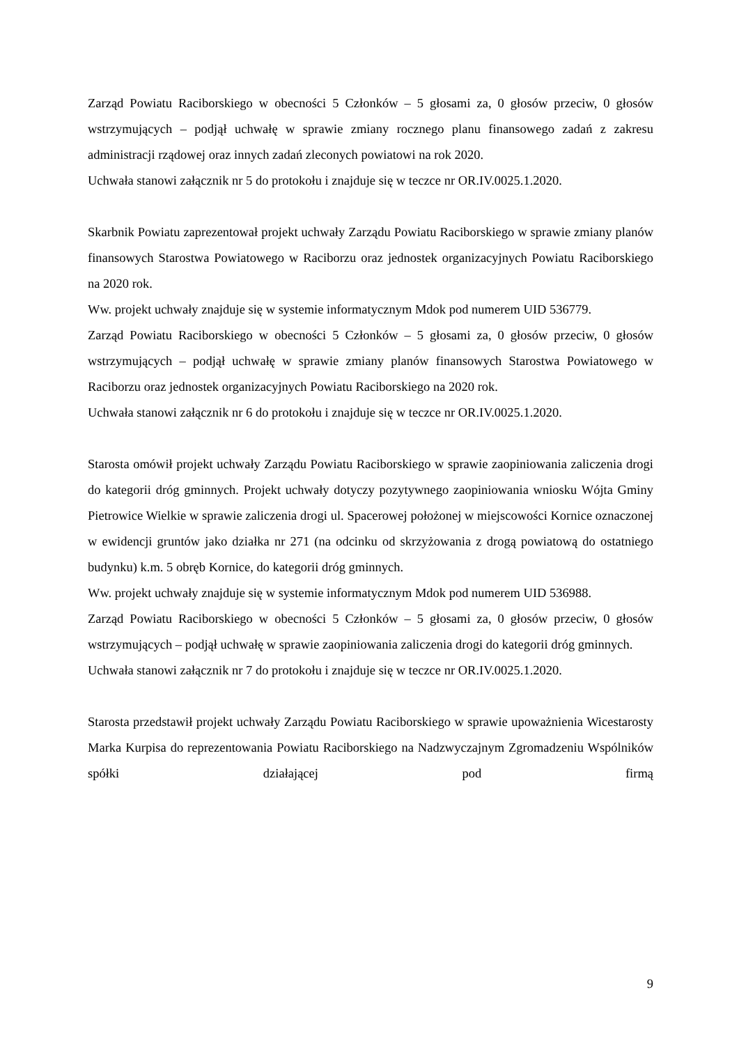Zarząd Powiatu Raciborskiego w obecności 5 Członków – 5 głosami za, 0 głosów przeciw, 0 głosów wstrzymujących – podjął uchwałę w sprawie zmiany rocznego planu finansowego zadań z zakresu administracji rządowej oraz innych zadań zleconych powiatowi na rok 2020.
Uchwała stanowi załącznik nr 5 do protokołu i znajduje się w teczce nr OR.IV.0025.1.2020.
Skarbnik Powiatu zaprezentował projekt uchwały Zarządu Powiatu Raciborskiego w sprawie zmiany planów finansowych Starostwa Powiatowego w Raciborzu oraz jednostek organizacyjnych Powiatu Raciborskiego na 2020 rok.
Ww. projekt uchwały znajduje się w systemie informatycznym Mdok pod numerem UID 536779.
Zarząd Powiatu Raciborskiego w obecności 5 Członków – 5 głosami za, 0 głosów przeciw, 0 głosów wstrzymujących – podjął uchwałę w sprawie zmiany planów finansowych Starostwa Powiatowego w Raciborzu oraz jednostek organizacyjnych Powiatu Raciborskiego na 2020 rok.
Uchwała stanowi załącznik nr 6 do protokołu i znajduje się w teczce nr OR.IV.0025.1.2020.
Starosta omówił projekt uchwały Zarządu Powiatu Raciborskiego w sprawie zaopiniowania zaliczenia drogi do kategorii dróg gminnych. Projekt uchwały dotyczy pozytywnego zaopiniowania wniosku Wójta Gminy Pietrowice Wielkie w sprawie zaliczenia drogi ul. Spacerowej położonej w miejscowości Kornice oznaczonej w ewidencji gruntów jako działka nr 271 (na odcinku od skrzyżowania z drogą powiatową do ostatniego budynku) k.m. 5 obręb Kornice, do kategorii dróg gminnych.
Ww. projekt uchwały znajduje się w systemie informatycznym Mdok pod numerem UID 536988.
Zarząd Powiatu Raciborskiego w obecności 5 Członków – 5 głosami za, 0 głosów przeciw, 0 głosów wstrzymujących – podjął uchwałę w sprawie zaopiniowania zaliczenia drogi do kategorii dróg gminnych.
Uchwała stanowi załącznik nr 7 do protokołu i znajduje się w teczce nr OR.IV.0025.1.2020.
Starosta przedstawił projekt uchwały Zarządu Powiatu Raciborskiego w sprawie upoważnienia Wicestarosty Marka Kurpisa do reprezentowania Powiatu Raciborskiego na Nadzwyczajnym Zgromadzeniu Wspólników spółki działającej pod firmą
9